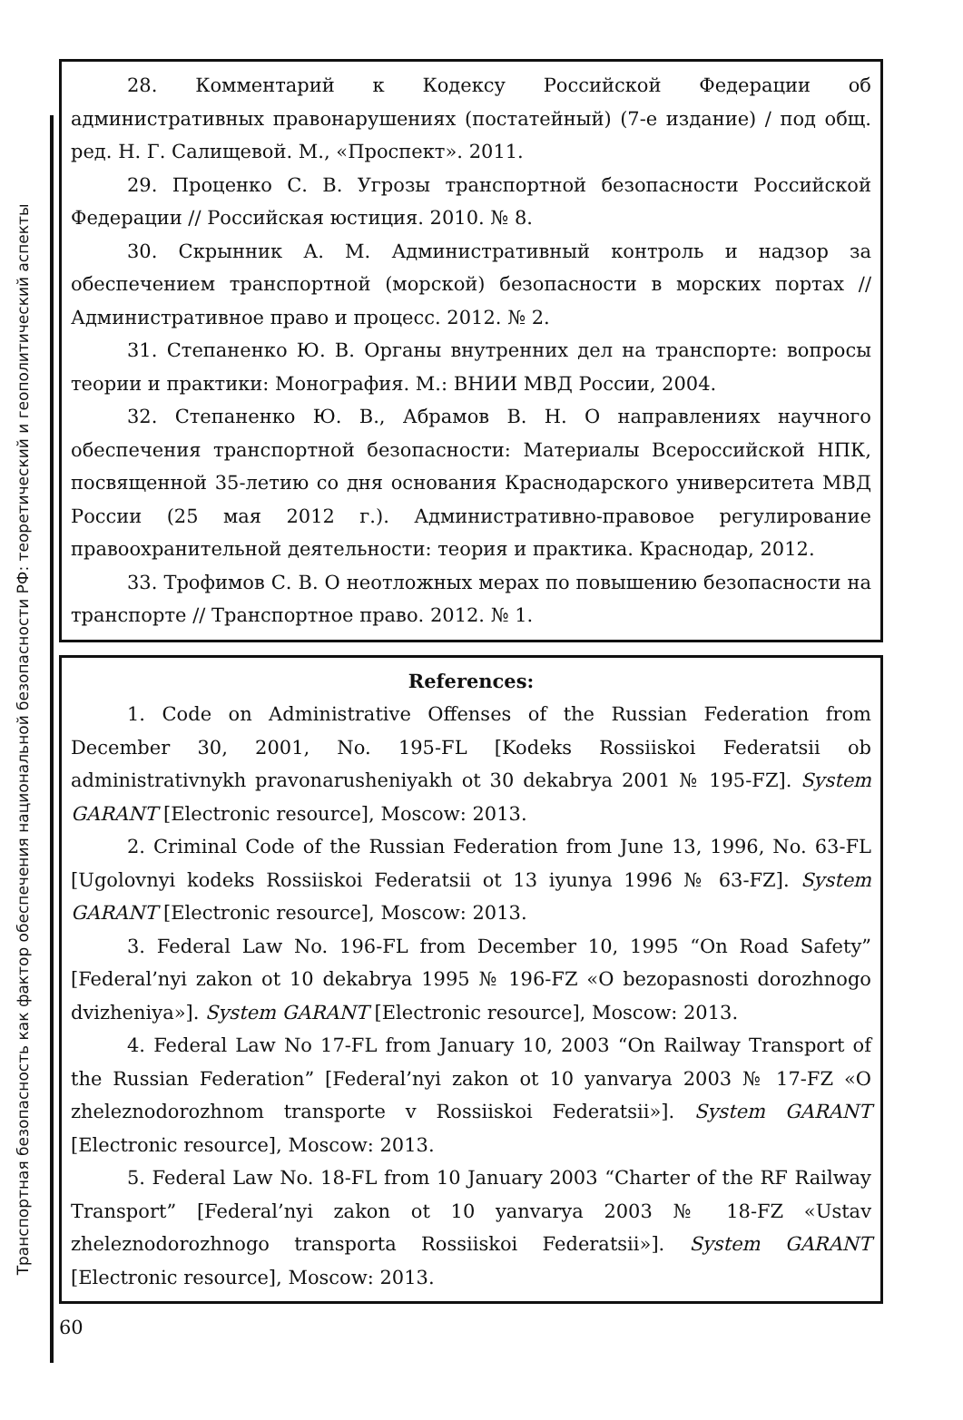Транспортная безопасность как фактор обеспечения национальной безопасности РФ: теоретический и геополитический аспекты
28. Комментарий к Кодексу Российской Федерации об административных правонарушениях (постатейный) (7-е издание) / под общ. ред. Н. Г. Салищевой. М., «Проспект». 2011.
29. Проценко С. В. Угрозы транспортной безопасности Российской Федерации // Российская юстиция. 2010. № 8.
30. Скрынник А. М. Административный контроль и надзор за обеспечением транспортной (морской) безопасности в морских портах // Административное право и процесс. 2012. № 2.
31. Степаненко Ю. В. Органы внутренних дел на транспорте: вопросы теории и практики: Монография. М.: ВНИИ МВД России, 2004.
32. Степаненко Ю. В., Абрамов В. Н. О направлениях научного обеспечения транспортной безопасности: Материалы Всероссийской НПК, посвященной 35-летию со дня основания Краснодарского университета МВД России (25 мая 2012 г.). Административно-правовое регулирование правоохранительной деятельности: теория и практика. Краснодар, 2012.
33. Трофимов С. В. О неотложных мерах по повышению безопасности на транспорте // Транспортное право. 2012. № 1.
References:
1. Code on Administrative Offenses of the Russian Federation from December 30, 2001, No. 195-FL [Kodeks Rossiiskoi Federatsii ob administrativnykh pravonarusheniyakh ot 30 dekabrya 2001 № 195-FZ]. System GARANT [Electronic resource], Moscow: 2013.
2. Criminal Code of the Russian Federation from June 13, 1996, No. 63-FL [Ugolovnyi kodeks Rossiiskoi Federatsii ot 13 iyunya 1996 № 63-FZ]. System GARANT [Electronic resource], Moscow: 2013.
3. Federal Law No. 196-FL from December 10, 1995 “On Road Safety” [Federal’nyi zakon ot 10 dekabrya 1995 № 196-FZ «O bezopasnosti dorozhnogo dvizheniya»]. System GARANT [Electronic resource], Moscow: 2013.
4. Federal Law No 17-FL from January 10, 2003 “On Railway Transport of the Russian Federation” [Federal’nyi zakon ot 10 yanvarya 2003 № 17-FZ «O zheleznodorozhnom transporte v Rossiiskoi Federatsii»]. System GARANT [Electronic resource], Moscow: 2013.
5. Federal Law No. 18-FL from 10 January 2003 “Charter of the RF Railway Transport” [Federal’nyi zakon ot 10 yanvarya 2003 № 18-FZ «Ustav zheleznodorozhnogo transporta Rossiiskoi Federatsii»]. System GARANT [Electronic resource], Moscow: 2013.
60